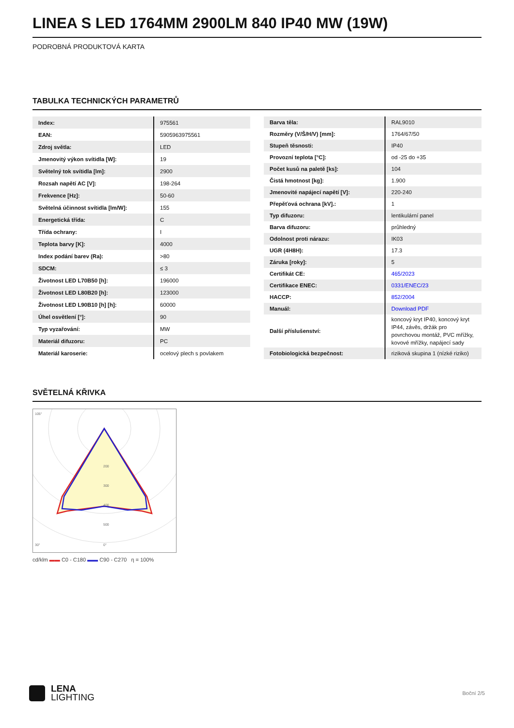LINEA S LED 1764MM 2900LM 840 IP40 MW (19W)
PODROBNÁ PRODUKTOVÁ KARTA
TABULKA TECHNICKÝCH PARAMETRŮ
| Index: | 975561 |
| EAN: | 5905963975561 |
| Zdroj světla: | LED |
| Jmenovitý výkon svítidla [W]: | 19 |
| Světelný tok svítidla [lm]: | 2900 |
| Rozsah napětí AC [V]: | 198-264 |
| Frekvence [Hz]: | 50-60 |
| Světelná účinnost svítidla [lm/W]: | 155 |
| Energetická třída: | C |
| Třída ochrany: | I |
| Teplota barvy [K]: | 4000 |
| Index podání barev (Ra): | >80 |
| SDCM: | ≤ 3 |
| Životnost LED L70B50 [h]: | 196000 |
| Životnost LED L80B20 [h]: | 123000 |
| Životnost LED L90B10 [h] [h]: | 60000 |
| Úhel osvětlení [°]: | 90 |
| Typ vyzařování: | MW |
| Materiál difuzoru: | PC |
| Materiál karoserie: | ocelový plech s povlakem |
| Barva těla: | RAL9010 |
| Rozměry (V/Š/H/V) [mm]: | 1764/67/50 |
| Stupeň těsnosti: | IP40 |
| Provozní teplota [°C]: | od -25 do +35 |
| Počet kusů na paletě [ks]: | 104 |
| Čistá hmotnost [kg]: | 1.900 |
| Jmenovité napájecí napětí [V]: | 220-240 |
| Přepěťová ochrana [kV].: | 1 |
| Typ difuzoru: | lentikulární panel |
| Barva difuzoru: | průhledný |
| Odolnost proti nárazu: | IK03 |
| UGR (4H8H): | 17.3 |
| Záruka [roky]: | 5 |
| Certifikát CE: | 465/2023 |
| Certifikace ENEC: | 0331/ENEC/23 |
| HACCP: | 852/2004 |
| Manuál: | Download PDF |
| Další příslušenství: | koncový kryt IP40, koncový kryt IP44, závěs, držák pro povrchovou montáž, PVC mřížky, kovové mřížky, napájecí sady |
| Fotobiologická bezpečnost: | riziková skupina 1 (nízké riziko) |
SVĚTELNÁ KŘIVKA
200
300
400
500
105°
30°
0°
cd/klm ▬▬ C0 - C180 ▬▬ C90 - C270 η = 100%
LENA
LIGHTING
Boční 2/5